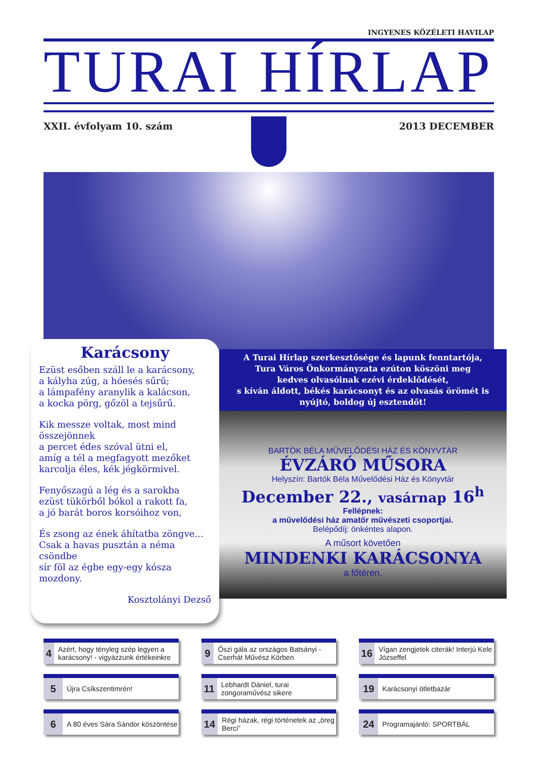INGYENES KÖZÉLETI HAVILAP
TURAI HÍRLAP
XXII. évfolyam 10. szám 2013 DECEMBER
Karácsony
Ezüst esőben száll le a karácsony,
a kályha zúg, a hóesés sűrű;
a lámpafény aranylik a kalácson,
a kocka pörg, gőzöl a tejsűrű.
Kik messze voltak, most mind összejönnek
a percet édes szóval ütni el,
amíg a tél a megfagyott mezőket
karcolja éles, kék jégkörmivel.
Fenyőszagú a lég és a sarokba
ezüst tükörből bókol a rakott fa,
a jó barát boros korsóihoz von,
És zsong az ének áhítatba zöngve...
Csak a havas pusztán a néma csöndbe
sír föl az égbe egy-egy kósza mozdony.
Kosztolányi Dezső
A Turai Hírlap szerkesztősége és lapunk fenntartója,
Tura Város Önkormányzata ezúton köszöni meg
kedves olvasóinak ezévi érdeklődését,
s kíván áldott, békés karácsonyt és az olvasás örömét is
nyújtó, boldog új esztendőt!
BARTÓK BÉLA MŰVELŐDÉSI HÁZ ÉS KÖNYVTÁR
ÉVZÁRÓ MŰSORA
Helyszín: Bartók Béla Művelődési Ház és Könyvtár
December 22., vasárnap 16<sup>h</sup>
Fellépnek:
a művelődési ház amatőr művészeti csoportjai.
Belépődíj: önkéntes alapon.
A műsort követően
MINDENKI KARÁCSONYA
a főtéren.
4 Azért, hogy tényleg szép legyen a karácsony! - vigyázzunk értékeinkre
9 Őszi gála az országos Batsányi - Cserhát Művész Körben
16 Vígan zengjetek citerák! Interjú Kele Józseffel
5 Újra Csíkszentimrén!
11 Lebhardt Dániel, turai zongoraművész sikere
19 Karácsonyi ötletbazár
6 A 80 éves Sára Sándor köszöntése
14 Régi házak, régi történetek az „öreg Berci”
24 Programajánló: SPORTBÁL